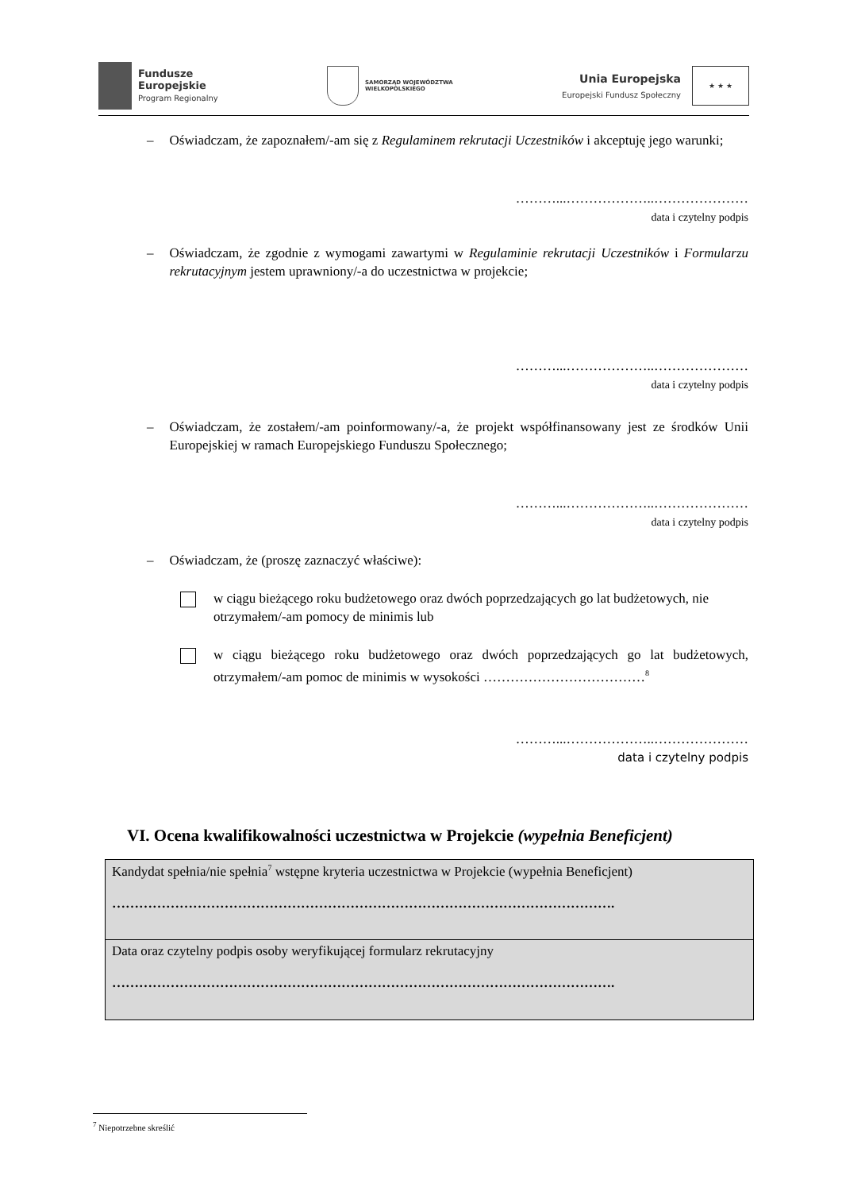Fundusze
Europejskie
Program Regionalny
SAMORZĄD WOJEWÓDZTWA
WIELKOPOLSKIEGO
Unia Europejska
Europejski Fundusz Społeczny
★ ★ ★
– Oświadczam, że zapoznałem/-am się z Regulaminem rekrutacji Uczestników i akceptuję jego warunki;
………...………………..…………………
data i czytelny podpis
– Oświadczam, że zgodnie z wymogami zawartymi w Regulaminie rekrutacji Uczestników i Formularzu rekrutacyjnym jestem uprawniony/-a do uczestnictwa w projekcie;
………...………………..…………………
data i czytelny podpis
– Oświadczam, że zostałem/-am poinformowany/-a, że projekt współfinansowany jest ze środków Unii Europejskiej w ramach Europejskiego Funduszu Społecznego;
………...………………..…………………
data i czytelny podpis
– Oświadczam, że (proszę zaznaczyć właściwe):
w ciągu bieżącego roku budżetowego oraz dwóch poprzedzających go lat budżetowych, nie otrzymałem/-am pomocy de minimis lub
w ciągu bieżącego roku budżetowego oraz dwóch poprzedzających go lat budżetowych, otrzymałem/-am pomoc de minimis w wysokości ………………………………<sup>8</sup>
………...………………..…………………
data i czytelny podpis
VI. Ocena kwalifikowalności uczestnictwa w Projekcie (wypełnia Beneficjent)
| Kandydat spełnia/nie spełnia<sup>7</sup> wstępne kryteria uczestnictwa w Projekcie (wypełnia Beneficjent) …………………………………………………………………………………………………. |
| Data oraz czytelny podpis osoby weryfikującej formularz rekrutacyjny …………………………………………………………………………………………………. |
<sup>7</sup> Niepotrzebne skreślić